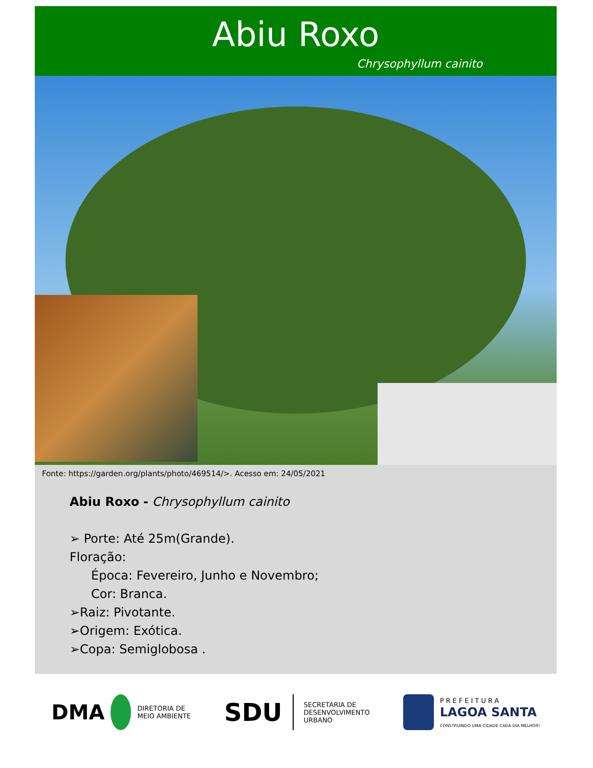Abiu Roxo
Chrysophyllum cainito
Fonte: https://garden.org/plants/photo/469514/>. Acesso em: 24/05/2021
Abiu Roxo - Chrysophyllum cainito
➢ Porte: Até 25m(Grande).
Floração:
Época: Fevereiro, Junho e Novembro;
Cor: Branca.
➢Raiz: Pivotante.
➢Origem: Exótica.
➢Copa: Semiglobosa .
DMA DIRETORIA DE
MEIO AMBIENTE
SDU SECRETARIA DE
DESENVOLVIMENTO
URBANO
PREFEITURA
LAGOA SANTA
CONSTRUINDO UMA CIDADE CADA DIA MELHOR!